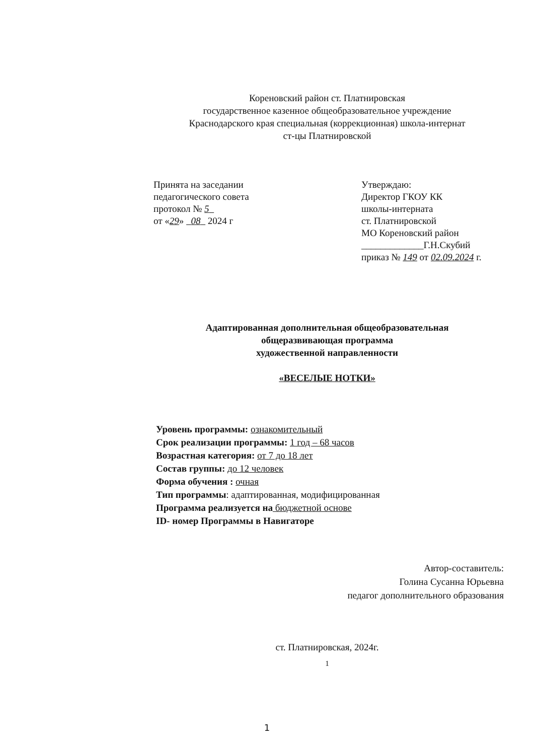Кореновский район ст. Платнировская
государственное казенное общеобразовательное учреждение
Краснодарского края специальная (коррекционная) школа-интернат
ст-цы Платнировской
Принята на заседании
педагогического совета
протокол № 5
от «29» 08 2024 г
Утверждаю:
Директор ГКОУ КК
школы-интерната
ст. Платнировской
МО Кореновский район
_____________Г.Н.Скубий
приказ № 149 от 02.09.2024 г.
Адаптированная дополнительная общеобразовательная
общеразвивающая программа
художественной направленности
«ВЕСЕЛЫЕ НОТКИ»
Уровень программы: ознакомительный
Срок реализации программы: 1 год – 68 часов
Возрастная категория: от 7 до 18 лет
Состав группы: до 12 человек
Форма обучения : очная
Тип программы: адаптированная, модифицированная
Программа реализуется на бюджетной основе
ID- номер Программы в Навигаторе
Автор-составитель:
Голина Сусанна Юрьевна
педагог дополнительного образования
ст. Платнировская, 2024г.
1
1